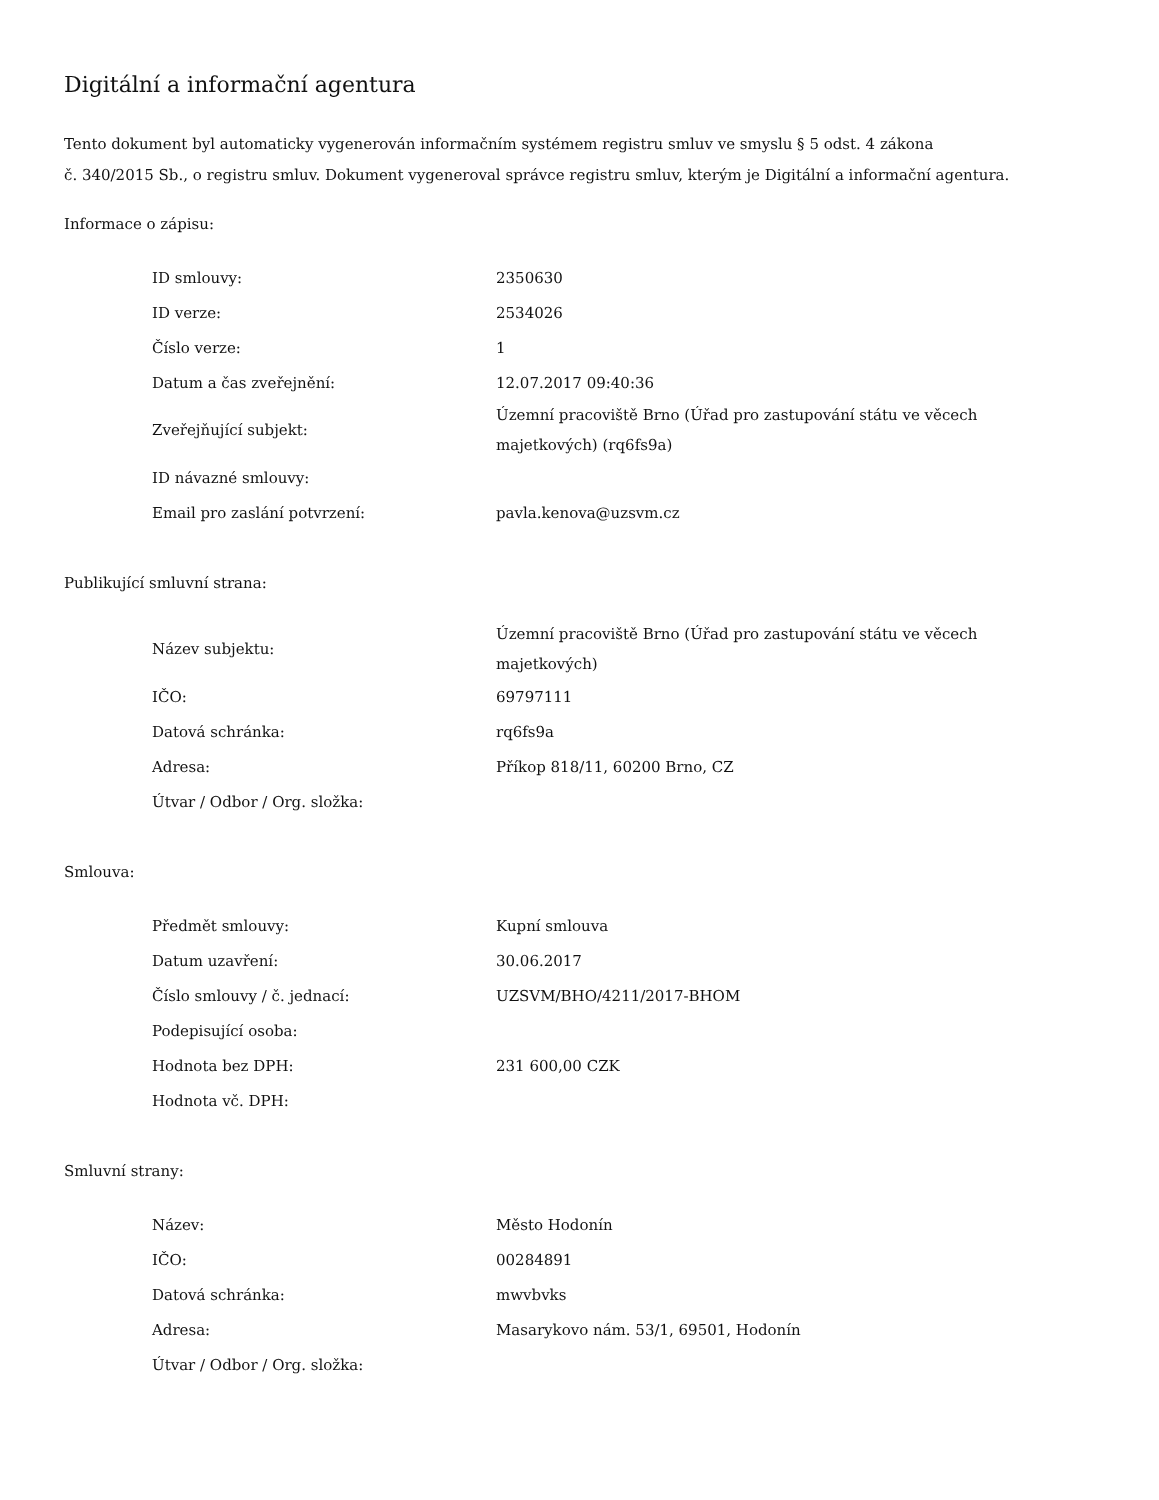Digitální a informační agentura
Tento dokument byl automaticky vygenerován informačním systémem registru smluv ve smyslu § 5 odst. 4 zákona
č. 340/2015 Sb., o registru smluv. Dokument vygeneroval správce registru smluv, kterým je Digitální a informační agentura.
Informace o zápisu:
| ID smlouvy: | 2350630 |
| ID verze: | 2534026 |
| Číslo verze: | 1 |
| Datum a čas zveřejnění: | 12.07.2017 09:40:36 |
| Zveřejňující subjekt: | Územní pracoviště Brno (Úřad pro zastupování státu ve věcech majetkových) (rq6fs9a) |
| ID návazné smlouvy: | |
| Email pro zaslání potvrzení: | pavla.kenova@uzsvm.cz |
Publikující smluvní strana:
| Název subjektu: | Územní pracoviště Brno (Úřad pro zastupování státu ve věcech majetkových) |
| IČO: | 69797111 |
| Datová schránka: | rq6fs9a |
| Adresa: | Příkop 818/11, 60200 Brno, CZ |
| Útvar / Odbor / Org. složka: | |
Smlouva:
| Předmět smlouvy: | Kupní smlouva |
| Datum uzavření: | 30.06.2017 |
| Číslo smlouvy / č. jednací: | UZSVM/BHO/4211/2017-BHOM |
| Podepisující osoba: | |
| Hodnota bez DPH: | 231 600,00 CZK |
| Hodnota vč. DPH: | |
Smluvní strany:
| Název: | Město Hodonín |
| IČO: | 00284891 |
| Datová schránka: | mwvbvks |
| Adresa: | Masarykovo nám. 53/1, 69501, Hodonín |
| Útvar / Odbor / Org. složka: | |